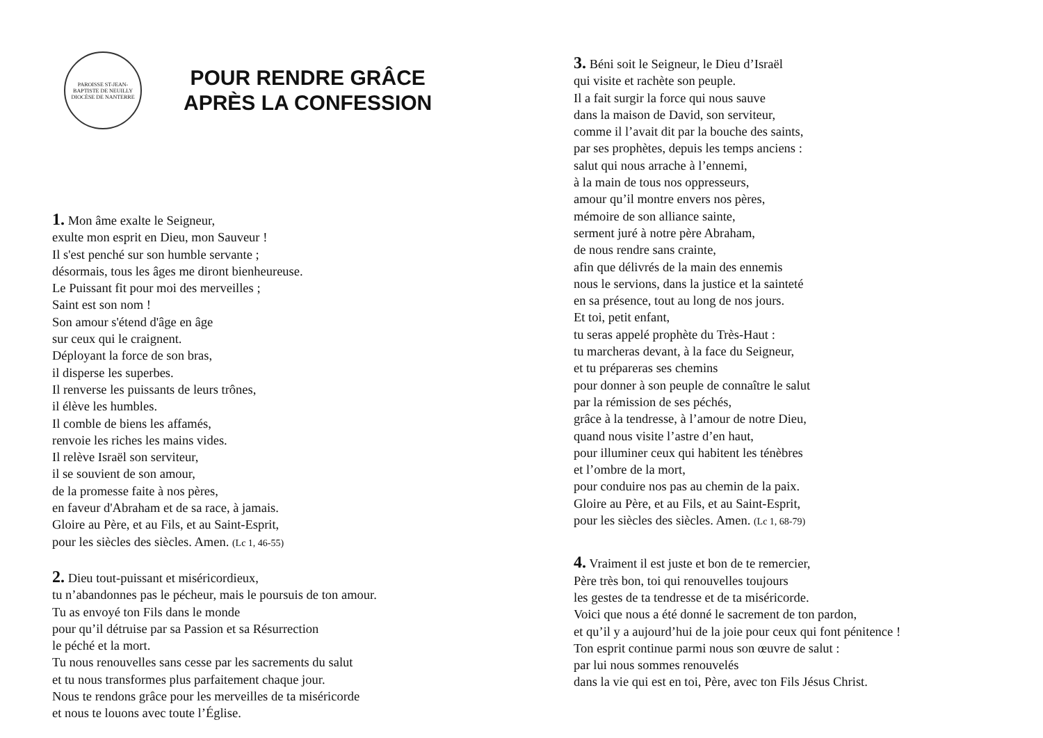PAROISSE ST-JEAN-BAPTISTE DE NEUILLY
DIOCÈSE DE NANTERRE
POUR RENDRE GRÂCE
APRÈS LA CONFESSION
1. Mon âme exalte le Seigneur,
exulte mon esprit en Dieu, mon Sauveur !
Il s'est penché sur son humble servante ;
désormais, tous les âges me diront bienheureuse.
Le Puissant fit pour moi des merveilles ;
Saint est son nom !
Son amour s'étend d'âge en âge
sur ceux qui le craignent.
Déployant la force de son bras,
il disperse les superbes.
Il renverse les puissants de leurs trônes,
il élève les humbles.
Il comble de biens les affamés,
renvoie les riches les mains vides.
Il relève Israël son serviteur,
il se souvient de son amour,
de la promesse faite à nos pères,
en faveur d'Abraham et de sa race, à jamais.
Gloire au Père, et au Fils, et au Saint-Esprit,
pour les siècles des siècles. Amen. (Lc 1, 46-55)
2. Dieu tout-puissant et miséricordieux,
tu n’abandonnes pas le pécheur, mais le poursuis de ton amour.
Tu as envoyé ton Fils dans le monde
pour qu’il détruise par sa Passion et sa Résurrection
le péché et la mort.
Tu nous renouvelles sans cesse par les sacrements du salut
et tu nous transformes plus parfaitement chaque jour.
Nous te rendons grâce pour les merveilles de ta miséricorde
et nous te louons avec toute l’Église.
3. Béni soit le Seigneur, le Dieu d’Israël
qui visite et rachète son peuple.
Il a fait surgir la force qui nous sauve
dans la maison de David, son serviteur,
comme il l’avait dit par la bouche des saints,
par ses prophètes, depuis les temps anciens :
salut qui nous arrache à l’ennemi,
à la main de tous nos oppresseurs,
amour qu’il montre envers nos pères,
mémoire de son alliance sainte,
serment juré à notre père Abraham,
de nous rendre sans crainte,
afin que délivrés de la main des ennemis
nous le servions, dans la justice et la sainteté
en sa présence, tout au long de nos jours.
Et toi, petit enfant,
tu seras appelé prophète du Très-Haut :
tu marcheras devant, à la face du Seigneur,
et tu prépareras ses chemins
pour donner à son peuple de connaître le salut
par la rémission de ses péchés,
grâce à la tendresse, à l’amour de notre Dieu,
quand nous visite l’astre d’en haut,
pour illuminer ceux qui habitent les ténèbres
et l’ombre de la mort,
pour conduire nos pas au chemin de la paix.
Gloire au Père, et au Fils, et au Saint-Esprit,
pour les siècles des siècles. Amen. (Lc 1, 68-79)
4. Vraiment il est juste et bon de te remercier,
Père très bon, toi qui renouvelles toujours
les gestes de ta tendresse et de ta miséricorde.
Voici que nous a été donné le sacrement de ton pardon,
et qu’il y a aujourd’hui de la joie pour ceux qui font pénitence !
Ton esprit continue parmi nous son œuvre de salut :
par lui nous sommes renouvelés
dans la vie qui est en toi, Père, avec ton Fils Jésus Christ.